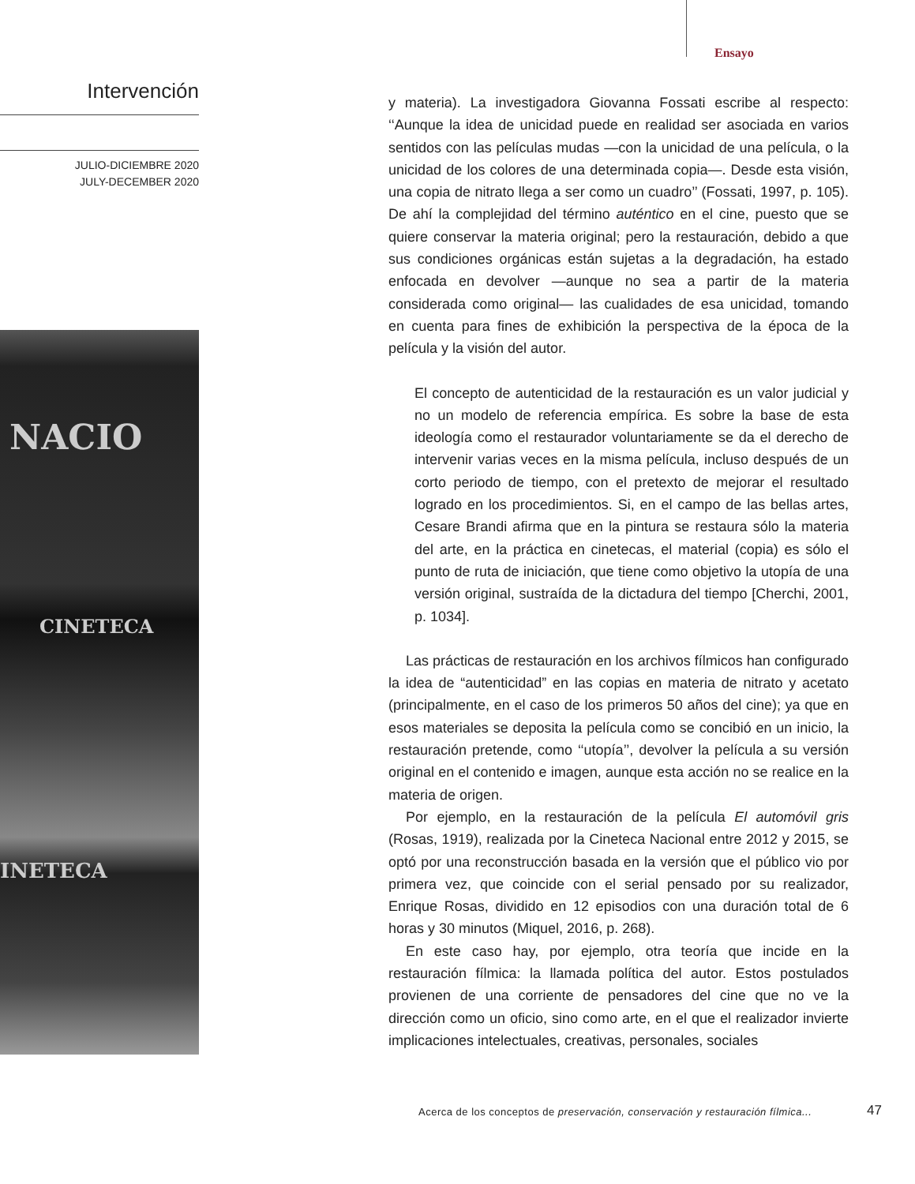Ensayo
Intervención
JULIO-DICIEMBRE 2020
JULY-DECEMBER 2020
NACIO
CINETECA
INETECA
y materia). La investigadora Giovanna Fossati escribe al respecto: ‘‘Aunque la idea de unicidad puede en realidad ser asociada en varios sentidos con las películas mudas —con la unicidad de una película, o la unicidad de los colores de una determinada copia—. Desde esta visión, una copia de nitrato llega a ser como un cuadro’’ (Fossati, 1997, p. 105). De ahí la complejidad del término auténtico en el cine, puesto que se quiere conservar la materia original; pero la restauración, debido a que sus condiciones orgánicas están sujetas a la degradación, ha estado enfocada en devolver —aunque no sea a partir de la materia considerada como original— las cualidades de esa unicidad, tomando en cuenta para fines de exhibición la perspectiva de la época de la película y la visión del autor.
El concepto de autenticidad de la restauración es un valor judicial y no un modelo de referencia empírica. Es sobre la base de esta ideología como el restaurador voluntariamente se da el derecho de intervenir varias veces en la misma película, incluso después de un corto periodo de tiempo, con el pretexto de mejorar el resultado logrado en los procedimientos. Si, en el campo de las bellas artes, Cesare Brandi afirma que en la pintura se restaura sólo la materia del arte, en la práctica en cinetecas, el material (copia) es sólo el punto de ruta de iniciación, que tiene como objetivo la utopía de una versión original, sustraída de la dictadura del tiempo [Cherchi, 2001, p. 1034].
Las prácticas de restauración en los archivos fílmicos han configurado la idea de “autenticidad” en las copias en materia de nitrato y acetato (principalmente, en el caso de los primeros 50 años del cine); ya que en esos materiales se deposita la película como se concibió en un inicio, la restauración pretende, como ‘‘utopía’’, devolver la película a su versión original en el contenido e imagen, aunque esta acción no se realice en la materia de origen.
Por ejemplo, en la restauración de la película El automóvil gris (Rosas, 1919), realizada por la Cineteca Nacional entre 2012 y 2015, se optó por una reconstrucción basada en la versión que el público vio por primera vez, que coincide con el serial pensado por su realizador, Enrique Rosas, dividido en 12 episodios con una duración total de 6 horas y 30 minutos (Miquel, 2016, p. 268).
En este caso hay, por ejemplo, otra teoría que incide en la restauración fílmica: la llamada política del autor. Estos postulados provienen de una corriente de pensadores del cine que no ve la dirección como un oficio, sino como arte, en el que el realizador invierte implicaciones intelectuales, creativas, personales, sociales
Acerca de los conceptos de preservación, conservación y restauración fílmica...
47